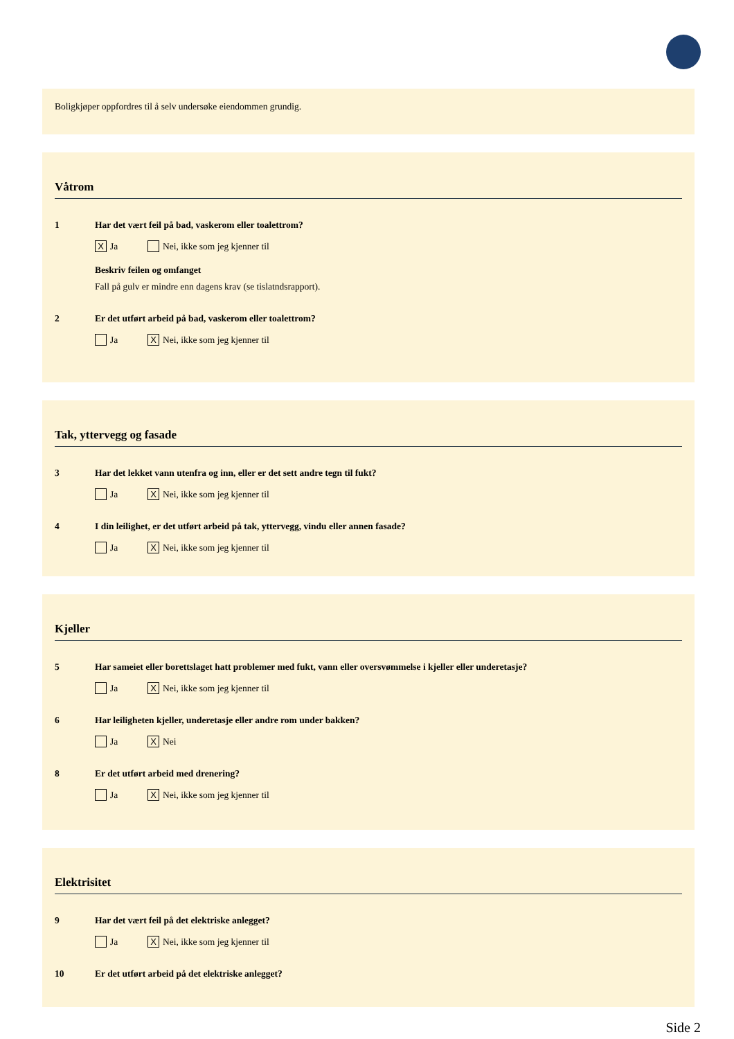Boligkjøper oppfordres til å selv undersøke eiendommen grundig.
Våtrom
1 Har det vært feil på bad, vaskerom eller toalettrom?
X Ja Nei, ikke som jeg kjenner til
Beskriv feilen og omfanget
Fall på gulv er mindre enn dagens krav (se tislatndsrapport).
2 Er det utført arbeid på bad, vaskerom eller toalettrom?
Ja X Nei, ikke som jeg kjenner til
Tak, yttervegg og fasade
3 Har det lekket vann utenfra og inn, eller er det sett andre tegn til fukt?
Ja X Nei, ikke som jeg kjenner til
4 I din leilighet, er det utført arbeid på tak, yttervegg, vindu eller annen fasade?
Ja X Nei, ikke som jeg kjenner til
Kjeller
5 Har sameiet eller borettslaget hatt problemer med fukt, vann eller oversvømmelse i kjeller eller underetasje?
Ja X Nei, ikke som jeg kjenner til
6 Har leiligheten kjeller, underetasje eller andre rom under bakken?
Ja X Nei
8 Er det utført arbeid med drenering?
Ja X Nei, ikke som jeg kjenner til
Elektrisitet
9 Har det vært feil på det elektriske anlegget?
Ja X Nei, ikke som jeg kjenner til
10 Er det utført arbeid på det elektriske anlegget?
Side 2